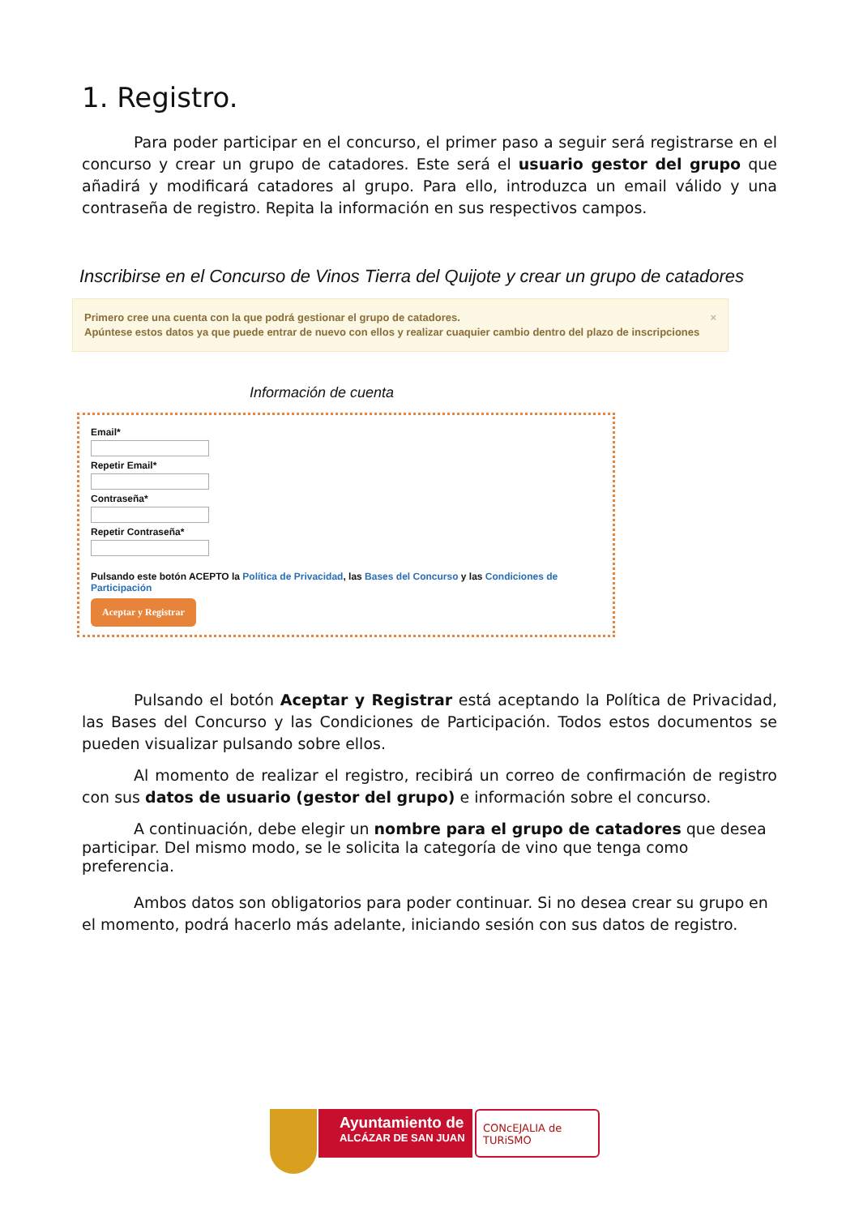1. Registro.
Para poder participar en el concurso, el primer paso a seguir será registrarse en el concurso y crear un grupo de catadores. Este será el usuario gestor del grupo que añadirá y modificará catadores al grupo. Para ello, introduzca un email válido y una contraseña de registro. Repita la información en sus respectivos campos.
Inscribirse en el Concurso de Vinos Tierra del Quijote y crear un grupo de catadores
Primero cree una cuenta con la que podrá gestionar el grupo de catadores.
Apúntese estos datos ya que puede entrar de nuevo con ellos y realizar cuaquier cambio dentro del plazo de inscripciones
×
Información de cuenta
Email*
Repetir Email*
Contraseña*
Repetir Contraseña*
Pulsando este botón ACEPTO la Política de Privacidad, las Bases del Concurso y las Condiciones de Participación
Aceptar y Registrar
Pulsando el botón Aceptar y Registrar está aceptando la Política de Privacidad, las Bases del Concurso y las Condiciones de Participación. Todos estos documentos se pueden visualizar pulsando sobre ellos.
Al momento de realizar el registro, recibirá un correo de confirmación de registro con sus datos de usuario (gestor del grupo) e información sobre el concurso.
A continuación, debe elegir un nombre para el grupo de catadores que desea participar. Del mismo modo, se le solicita la categoría de vino que tenga como preferencia.
Ambos datos son obligatorios para poder continuar. Si no desea crear su grupo en el momento, podrá hacerlo más adelante, iniciando sesión con sus datos de registro.
Ayuntamiento de
ALCÁZAR DE SAN JUAN
CONcEJALIA de TURiSMO